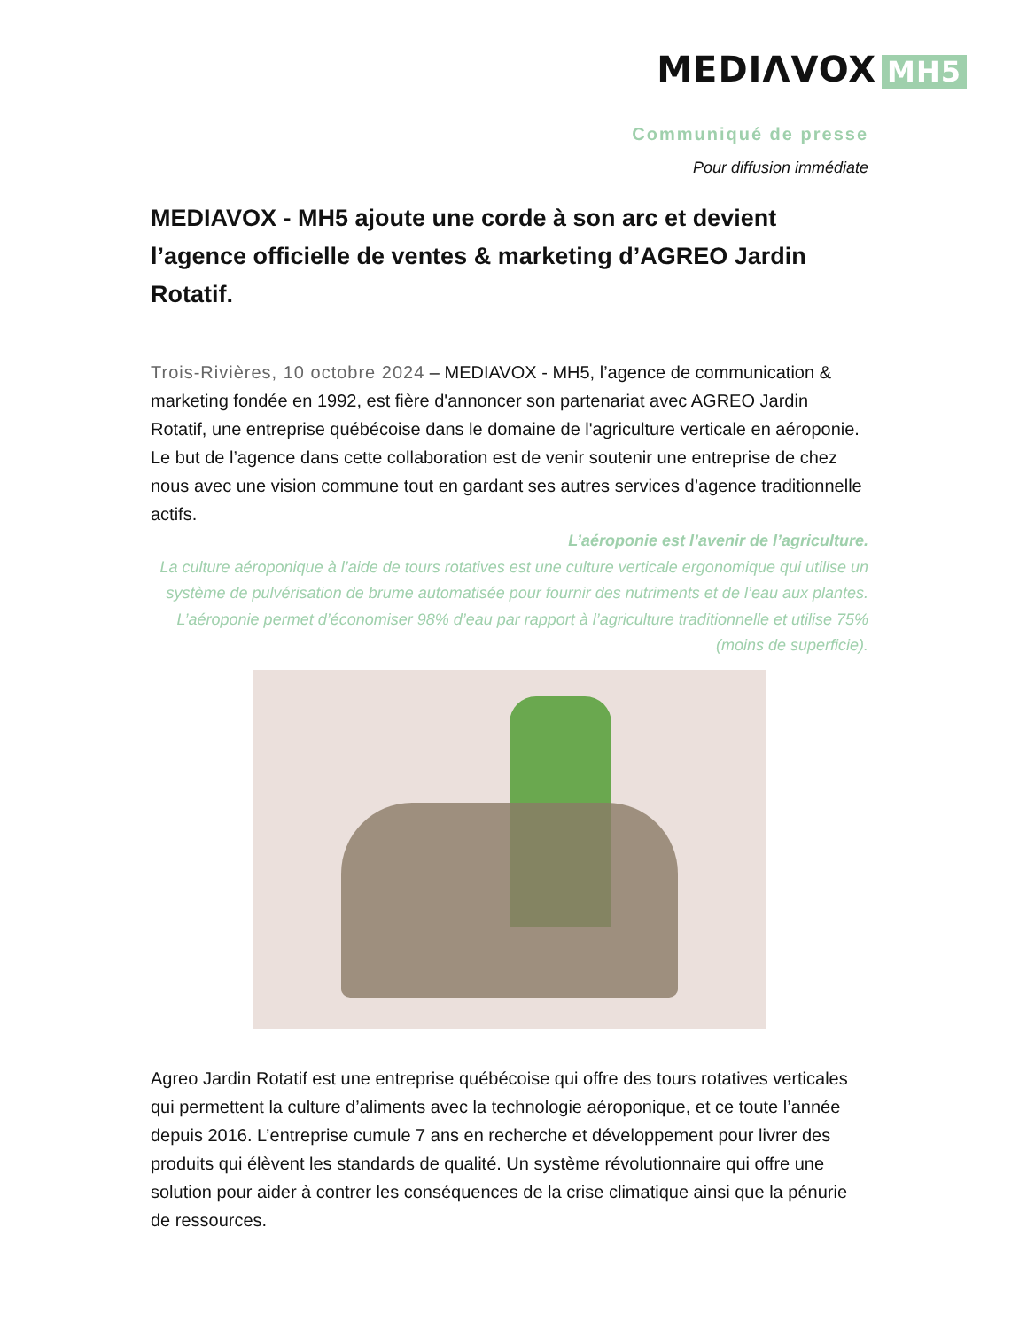MEDIΛVOX MH5
Communiqué de presse
Pour diffusion immédiate
MEDIAVOX - MH5 ajoute une corde à son arc et devient l’agence officielle de ventes & marketing d’AGREO Jardin Rotatif.
Trois-Rivières, 10 octobre 2024 – MEDIAVOX - MH5, l’agence de communication & marketing fondée en 1992, est fière d'annoncer son partenariat avec AGREO Jardin Rotatif, une entreprise québécoise dans le domaine de l'agriculture verticale en aéroponie. Le but de l’agence dans cette collaboration est de venir soutenir une entreprise de chez nous avec une vision commune tout en gardant ses autres services d’agence traditionnelle actifs.
L’aéroponie est l’avenir de l’agriculture.
La culture aéroponique à l’aide de tours rotatives est une culture verticale ergonomique qui utilise un système de pulvérisation de brume automatisée pour fournir des nutriments et de l’eau aux plantes. L’aéroponie permet d’économiser 98% d’eau par rapport à l’agriculture traditionnelle et utilise 75% (moins de superficie).
Agreo Jardin Rotatif est une entreprise québécoise qui offre des tours rotatives verticales qui permettent la culture d’aliments avec la technologie aéroponique, et ce toute l’année depuis 2016. L’entreprise cumule 7 ans en recherche et développement pour livrer des produits qui élèvent les standards de qualité. Un système révolutionnaire qui offre une solution pour aider à contrer les conséquences de la crise climatique ainsi que la pénurie de ressources.